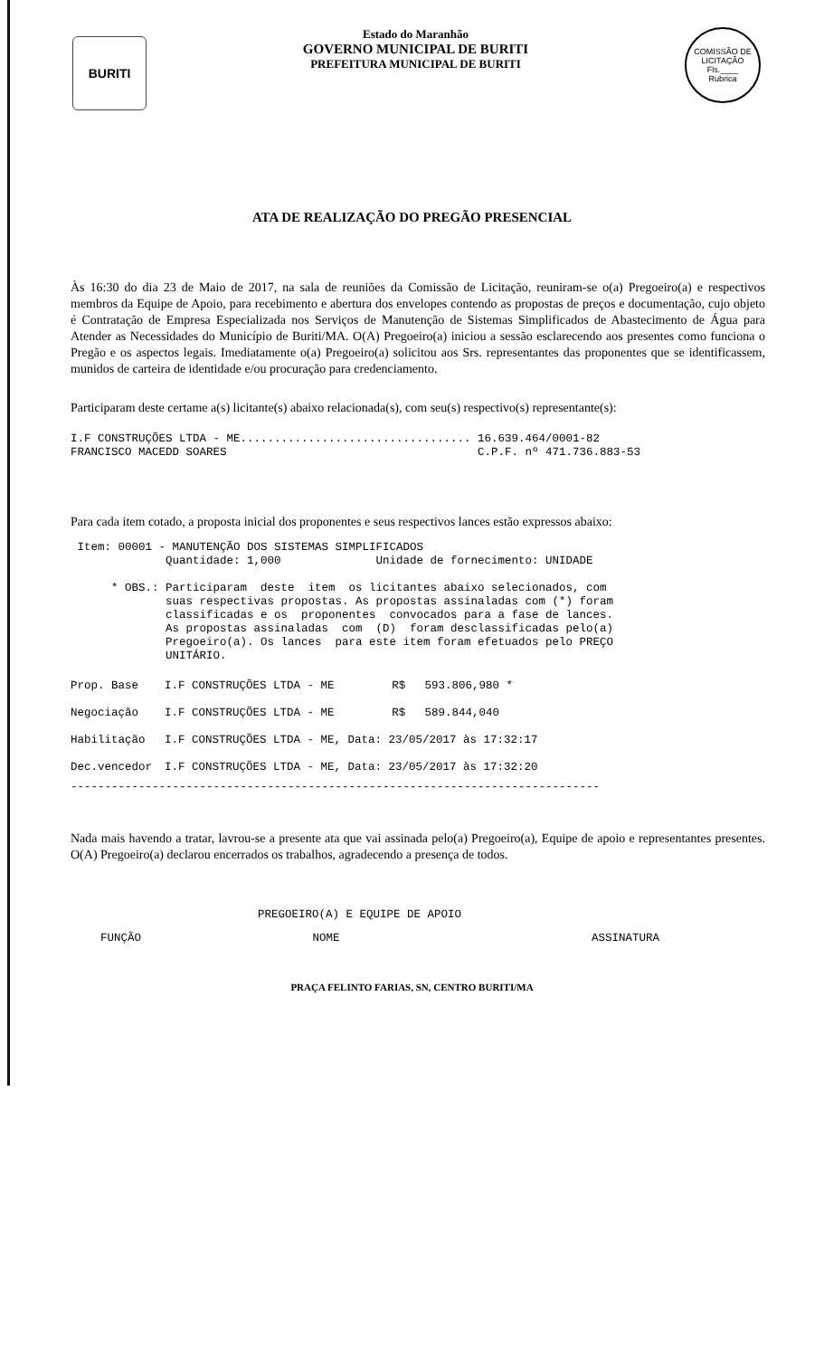BURITI
Estado do Maranhão
GOVERNO MUNICIPAL DE BURITI
PREFEITURA MUNICIPAL DE BURITI
COMISSÃO DE LICITAÇÃO
Fls.____
Rubrica
ATA DE REALIZAÇÃO DO PREGÃO PRESENCIAL
Às 16:30 do dia 23 de Maio de 2017, na sala de reuniões da Comissão de Licitação, reuniram-se o(a) Pregoeiro(a) e respectivos membros da Equipe de Apoio, para recebimento e abertura dos envelopes contendo as propostas de preços e documentação, cujo objeto é Contratação de Empresa Especializada nos Serviços de Manutenção de Sistemas Simplificados de Abastecimento de Água para Atender as Necessidades do Município de Buriti/MA. O(A) Pregoeiro(a) iniciou a sessão esclarecendo aos presentes como funciona o Pregão e os aspectos legais. Imediatamente o(a) Pregoeiro(a) solicitou aos Srs. representantes das proponentes que se identificassem, munidos de carteira de identidade e/ou procuração para credenciamento.
Participaram deste certame a(s) licitante(s) abaixo relacionada(s), com seu(s) respectivo(s) representante(s):
I.F CONSTRUÇÕES LTDA - ME.................................. 16.639.464/0001-82 FRANCISCO MACEDD SOARES C.P.F. nº 471.736.883-53
Para cada item cotado, a proposta inicial dos proponentes e seus respectivos lances estão expressos abaixo:
Item: 00001 - MANUTENÇÃO DOS SISTEMAS SIMPLIFICADOS Quantidade: 1,000 Unidade de fornecimento: UNIDADE * OBS.: Participaram deste item os licitantes abaixo selecionados, com suas respectivas propostas. As propostas assinaladas com (*) foram classificadas e os proponentes convocados para a fase de lances. As propostas assinaladas com (D) foram desclassificadas pelo(a) Pregoeiro(a). Os lances para este item foram efetuados pelo PREÇO UNITÁRIO.
| Prop. Base | I.F CONSTRUÇÕES LTDA - ME | R$ | 593.806,980 * |
| Negociação | I.F CONSTRUÇÕES LTDA - ME | R$ | 589.844,040 |
| Habilitação | I.F CONSTRUÇÕES LTDA - ME, Data: 23/05/2017 às 17:32:17 | | |
| Dec.vencedor | I.F CONSTRUÇÕES LTDA - ME, Data: 23/05/2017 às 17:32:20 | | |
------------------------------------------------------------------------------
Nada mais havendo a tratar, lavrou-se a presente ata que vai assinada pelo(a) Pregoeiro(a), Equipe de apoio e representantes presentes. O(A) Pregoeiro(a) declarou encerrados os trabalhos, agradecendo a presença de todos.
PREGOEIRO(A) E EQUIPE DE APOIO
| FUNÇÃO | NOME | ASSINATURA |
| --- | --- | --- |
PRAÇA FELINTO FARIAS, SN, CENTRO BURITI/MA